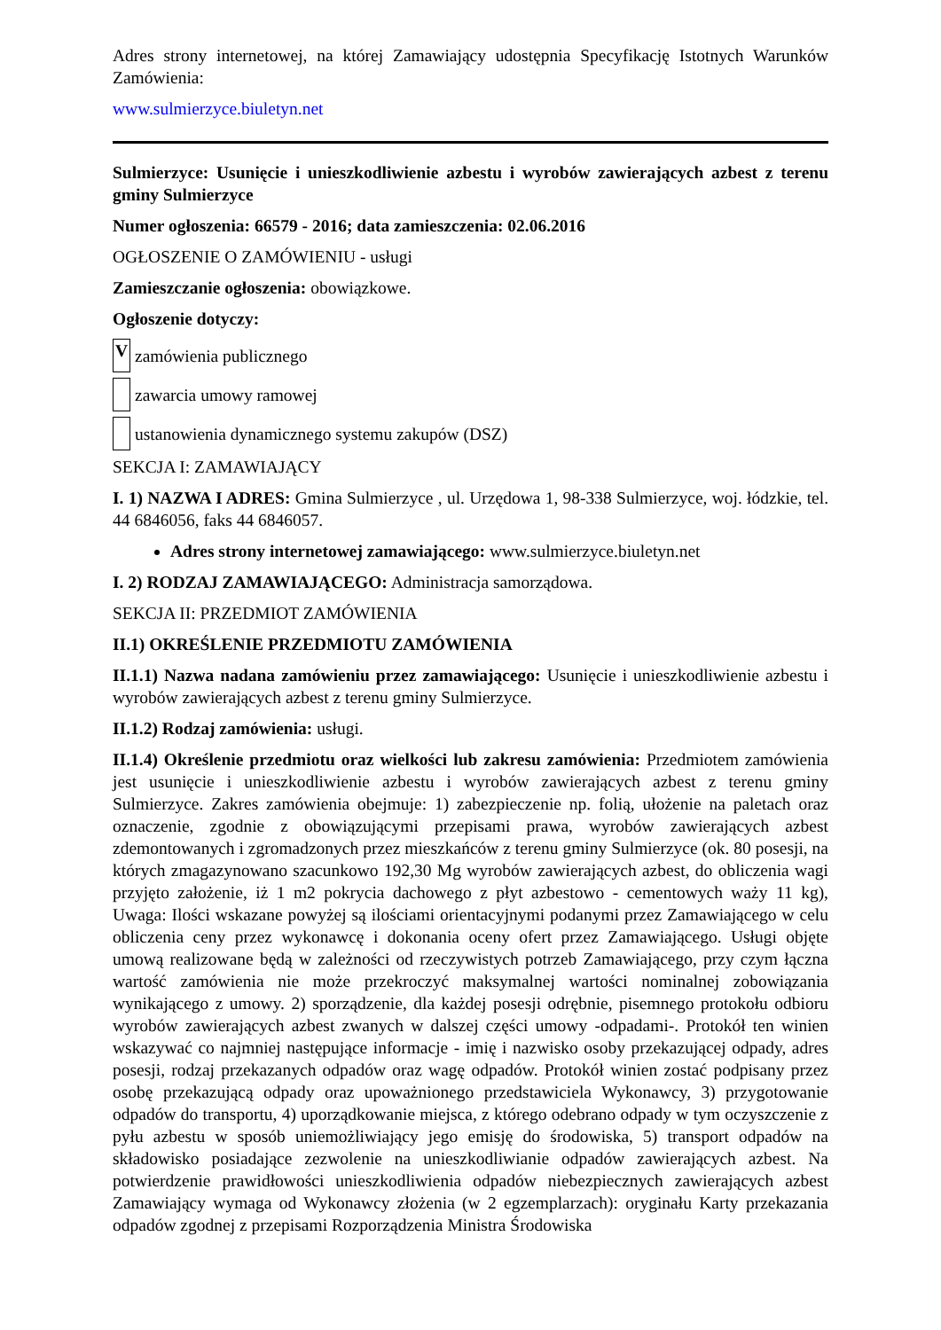Adres strony internetowej, na której Zamawiający udostępnia Specyfikację Istotnych Warunków Zamówienia:
www.sulmierzyce.biuletyn.net
Sulmierzyce: Usunięcie i unieszkodliwienie azbestu i wyrobów zawierających azbest z terenu gminy Sulmierzyce
Numer ogłoszenia: 66579 - 2016; data zamieszczenia: 02.06.2016
OGŁOSZENIE O ZAMÓWIENIU - usługi
Zamieszczanie ogłoszenia: obowiązkowe.
Ogłoszenie dotyczy:
V zamówienia publicznego
zawarcia umowy ramowej
ustanowienia dynamicznego systemu zakupów (DSZ)
SEKCJA I: ZAMAWIAJĄCY
I. 1) NAZWA I ADRES: Gmina Sulmierzyce , ul. Urzędowa 1, 98-338 Sulmierzyce, woj. łódzkie, tel. 44 6846056, faks 44 6846057.
Adres strony internetowej zamawiającego: www.sulmierzyce.biuletyn.net
I. 2) RODZAJ ZAMAWIAJĄCEGO: Administracja samorządowa.
SEKCJA II: PRZEDMIOT ZAMÓWIENIA
II.1) OKREŚLENIE PRZEDMIOTU ZAMÓWIENIA
II.1.1) Nazwa nadana zamówieniu przez zamawiającego: Usunięcie i unieszkodliwienie azbestu i wyrobów zawierających azbest z terenu gminy Sulmierzyce.
II.1.2) Rodzaj zamówienia: usługi.
II.1.4) Określenie przedmiotu oraz wielkości lub zakresu zamówienia: Przedmiotem zamówienia jest usunięcie i unieszkodliwienie azbestu i wyrobów zawierających azbest z terenu gminy Sulmierzyce. Zakres zamówienia obejmuje: 1) zabezpieczenie np. folią, ułożenie na paletach oraz oznaczenie, zgodnie z obowiązującymi przepisami prawa, wyrobów zawierających azbest zdemontowanych i zgromadzonych przez mieszkańców z terenu gminy Sulmierzyce (ok. 80 posesji, na których zmagazynowano szacunkowo 192,30 Mg wyrobów zawierających azbest, do obliczenia wagi przyjęto założenie, iż 1 m2 pokrycia dachowego z płyt azbestowo - cementowych waży 11 kg), Uwaga: Ilości wskazane powyżej są ilościami orientacyjnymi podanymi przez Zamawiającego w celu obliczenia ceny przez wykonawcę i dokonania oceny ofert przez Zamawiającego. Usługi objęte umową realizowane będą w zależności od rzeczywistych potrzeb Zamawiającego, przy czym łączna wartość zamówienia nie może przekroczyć maksymalnej wartości nominalnej zobowiązania wynikającego z umowy. 2) sporządzenie, dla każdej posesji odrębnie, pisemnego protokołu odbioru wyrobów zawierających azbest zwanych w dalszej części umowy -odpadami-. Protokół ten winien wskazywać co najmniej następujące informacje - imię i nazwisko osoby przekazującej odpady, adres posesji, rodzaj przekazanych odpadów oraz wagę odpadów. Protokół winien zostać podpisany przez osobę przekazującą odpady oraz upoważnionego przedstawiciela Wykonawcy, 3) przygotowanie odpadów do transportu, 4) uporządkowanie miejsca, z którego odebrano odpady w tym oczyszczenie z pyłu azbestu w sposób uniemożliwiający jego emisję do środowiska, 5) transport odpadów na składowisko posiadające zezwolenie na unieszkodliwianie odpadów zawierających azbest. Na potwierdzenie prawidłowości unieszkodliwienia odpadów niebezpiecznych zawierających azbest Zamawiający wymaga od Wykonawcy złożenia (w 2 egzemplarzach): oryginału Karty przekazania odpadów zgodnej z przepisami Rozporządzenia Ministra Środowiska